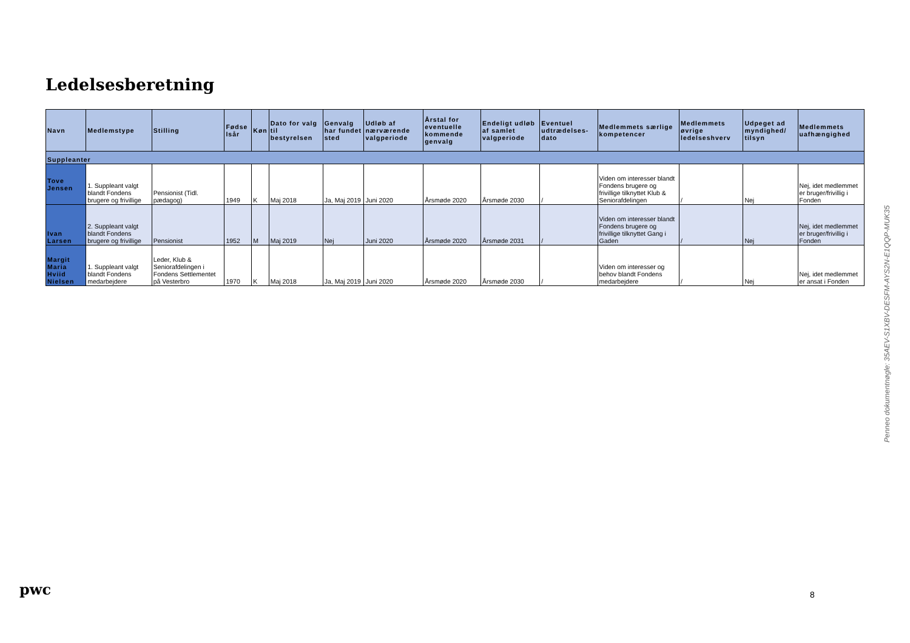Ledelsesberetning
| Navn | Medlemstype | Stilling | Fødse lsår | Køn | Dato for valg til bestyrelsen | Genvalg har fundet sted | Udløb af nærværende valgperiode | Årstal for eventuelle kommende genvalg | Endeligt udløb af samlet valgperiode | Eventuel udtrædelses-dato | Medlemmets særlige kompetencer | Medlemmets øvrige ledelseshverv | Udpeget ad myndighed/ tilsyn | Medlemmets uafhængighed |
| --- | --- | --- | --- | --- | --- | --- | --- | --- | --- | --- | --- | --- | --- | --- |
| Suppleanter | | | | | | | | | | | | | | |
| Tove Jensen | 1. Suppleant valgt blandt Fondens brugere og frivillige | Pensionist (Tidl. pædagog) | 1949 | K | Maj 2018 | Ja, Maj 2019 | Juni 2020 | Årsmøde 2020 | Årsmøde 2030 | / | Viden om interesser blandt Fondens brugere og frivillige tilknyttet Klub & Seniorafdelingen | / | Nej | Nej, idet medlemmet er bruger/frivillig i Fonden |
| Ivan Larsen | 2. Suppleant valgt blandt Fondens brugere og frivillige | Pensionist | 1952 | M | Maj 2019 | Nej | Juni 2020 | Årsmøde 2020 | Årsmøde 2031 | / | Viden om interesser blandt Fondens brugere og frivillige tilknyttet Gang i Gaden | / | Nej | Nej, idet medlemmet er bruger/frivillig i Fonden |
| Margit Maria Hviid Nielsen | 1. Suppleant valgt blandt Fondens medarbejdere | Leder, Klub & Seniorafdelingen i Fondens Settlementet på Vesterbro | 1970 | K | Maj 2018 | Ja, Maj 2019 | Juni 2020 | Årsmøde 2020 | Årsmøde 2030 | / | Viden om interesser og behov blandt Fondens medarbejdere | / | Nej | Nej, idet medlemmet er ansat i Fonden |
Penneo dokumentnøgle: 35AEV-S1XBV-DESFM-AYS2N-E1QQP-MUK35
pwc 8